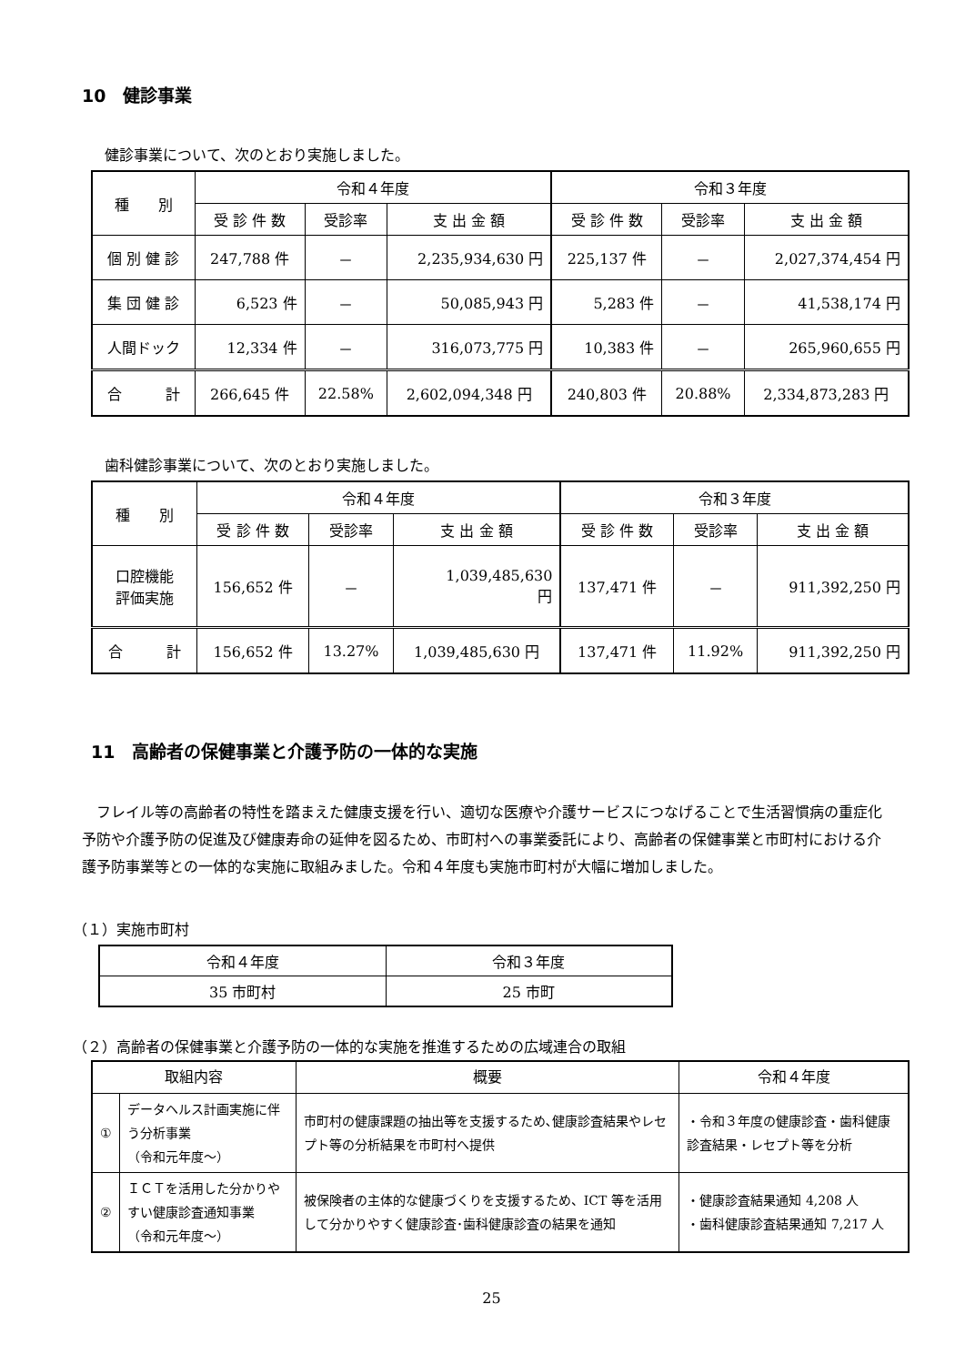10　健診事業
健診事業について、次のとおり実施しました。
| 種 別 | 令和４年度 | | | 令和３年度 | | |
| --- | --- | --- | --- | --- | --- | --- |
| | 受 診 件 数 | 受診率 | 支 出 金 額 | 受 診 件 数 | 受診率 | 支 出 金 額 |
| 個 別 健 診 | 247,788 件 | － | 2,235,934,630 円 | 225,137 件 | － | 2,027,374,454 円 |
| 集 団 健 診 | 6,523 件 | － | 50,085,943 円 | 5,283 件 | － | 41,538,174 円 |
| 人間ドック | 12,334 件 | － | 316,073,775 円 | 10,383 件 | － | 265,960,655 円 |
| 合 計 | 266,645 件 | 22.58% | 2,602,094,348 円 | 240,803 件 | 20.88% | 2,334,873,283 円 |
歯科健診事業について、次のとおり実施しました。
| 種 別 | 令和４年度 | | | 令和３年度 | | |
| --- | --- | --- | --- | --- | --- | --- |
| | 受 診 件 数 | 受診率 | 支 出 金 額 | 受 診 件 数 | 受診率 | 支 出 金 額 |
| 口腔機能 評価実施 | 156,652 件 | － | 1,039,485,630 円 | 137,471 件 | － | 911,392,250 円 |
| 合 計 | 156,652 件 | 13.27% | 1,039,485,630 円 | 137,471 件 | 11.92% | 911,392,250 円 |
11　高齢者の保健事業と介護予防の一体的な実施
　フレイル等の高齢者の特性を踏まえた健康支援を行い、適切な医療や介護サービスにつなげることで生活習慣病の重症化予防や介護予防の促進及び健康寿命の延伸を図るため、市町村への事業委託により、高齢者の保健事業と市町村における介護予防事業等との一体的な実施に取組みました。令和４年度も実施市町村が大幅に増加しました。
（１）実施市町村
| 令和４年度 | 令和３年度 |
| 35 市町村 | 25 市町 |
（２）高齢者の保健事業と介護予防の一体的な実施を推進するための広域連合の取組
| 取組内容 | | 概要 | 令和４年度 |
| ① | データヘルス計画実施に伴う分析事業 （令和元年度～） | 市町村の健康課題の抽出等を支援するため､健康診査結果やレセプト等の分析結果を市町村へ提供 | ・令和３年度の健康診査・歯科健康診査結果・レセプト等を分析 |
| ② | ＩＣＴを活用した分かりやすい健康診査通知事業 （令和元年度～） | 被保険者の主体的な健康づくりを支援するため、ICT 等を活用して分かりやすく健康診査･歯科健康診査の結果を通知 | ・健康診査結果通知 4,208 人 ・歯科健康診査結果通知 7,217 人 |
25